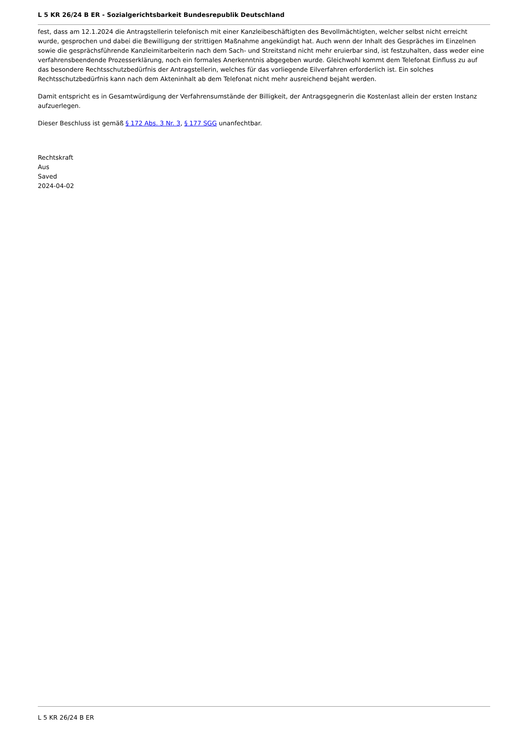L 5 KR 26/24 B ER - Sozialgerichtsbarkeit Bundesrepublik Deutschland
fest, dass am 12.1.2024 die Antragstellerin telefonisch mit einer Kanzleibeschäftigten des Bevollmächtigten, welcher selbst nicht erreicht wurde, gesprochen und dabei die Bewilligung der strittigen Maßnahme angekündigt hat. Auch wenn der Inhalt des Gespräches im Einzelnen sowie die gesprächsführende Kanzleimitarbeiterin nach dem Sach- und Streitstand nicht mehr eruierbar sind, ist festzuhalten, dass weder eine verfahrensbeendende Prozesserklärung, noch ein formales Anerkenntnis abgegeben wurde. Gleichwohl kommt dem Telefonat Einfluss zu auf das besondere Rechtsschutzbedürfnis der Antragstellerin, welches für das vorliegende Eilverfahren erforderlich ist. Ein solches Rechtsschutzbedürfnis kann nach dem Akteninhalt ab dem Telefonat nicht mehr ausreichend bejaht werden.
Damit entspricht es in Gesamtwürdigung der Verfahrensumstände der Billigkeit, der Antragsgegnerin die Kostenlast allein der ersten Instanz aufzuerlegen.
Dieser Beschluss ist gemäß § 172 Abs. 3 Nr. 3, § 177 SGG unanfechtbar.
Rechtskraft
Aus
Saved
2024-04-02
L 5 KR 26/24 B ER